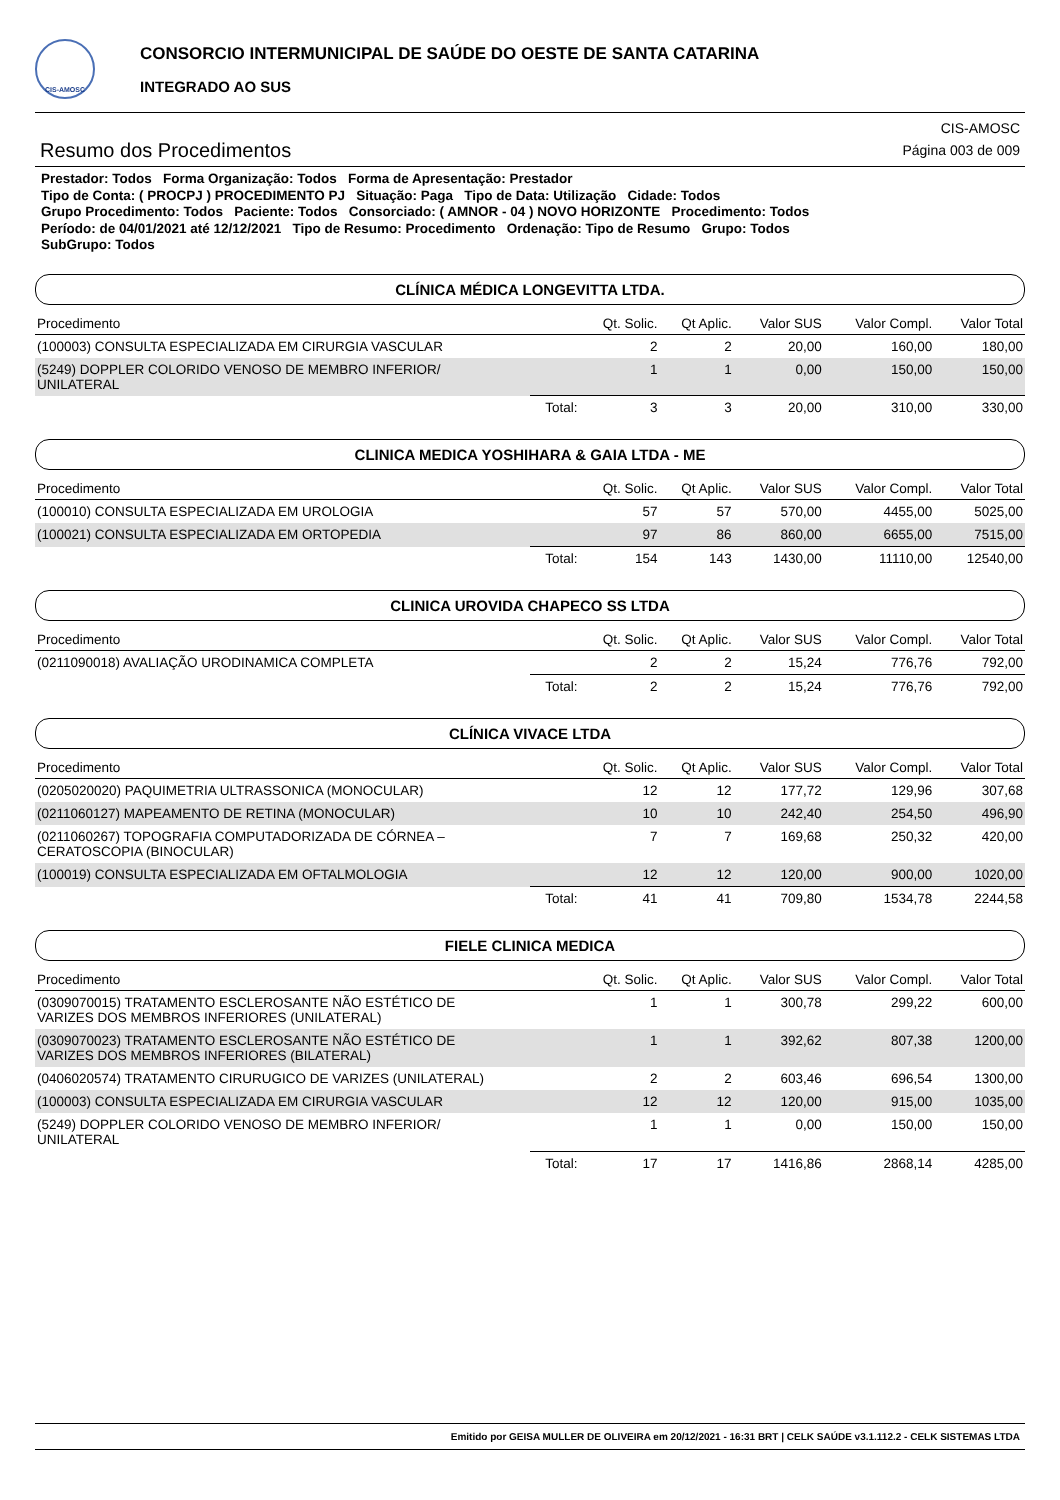CIS-AMOSC
CONSORCIO INTERMUNICIPAL DE SAÚDE DO OESTE DE SANTA CATARINA
INTEGRADO AO SUS
Resumo dos Procedimentos
CIS-AMOSC
Página 003 de 009
Prestador: Todos Forma Organização: Todos Forma de Apresentação: Prestador
Tipo de Conta: ( PROCPJ ) PROCEDIMENTO PJ Situação: Paga Tipo de Data: Utilização Cidade: Todos
Grupo Procedimento: Todos Paciente: Todos Consorciado: ( AMNOR - 04 ) NOVO HORIZONTE Procedimento: Todos
Período: de 04/01/2021 até 12/12/2021 Tipo de Resumo: Procedimento Ordenação: Tipo de Resumo Grupo: Todos
SubGrupo: Todos
CLÍNICA MÉDICA LONGEVITTA LTDA.
| Procedimento | | Qt. Solic. | Qt Aplic. | Valor SUS | Valor Compl. | Valor Total |
| --- | --- | --- | --- | --- | --- | --- |
| (100003) CONSULTA ESPECIALIZADA EM CIRURGIA VASCULAR | | 2 | 2 | 20,00 | 160,00 | 180,00 |
| (5249) DOPPLER COLORIDO VENOSO DE MEMBRO INFERIOR/ UNILATERAL | | 1 | 1 | 0,00 | 150,00 | 150,00 |
| | Total: | 3 | 3 | 20,00 | 310,00 | 330,00 |
CLINICA MEDICA YOSHIHARA & GAIA LTDA - ME
| Procedimento | | Qt. Solic. | Qt Aplic. | Valor SUS | Valor Compl. | Valor Total |
| --- | --- | --- | --- | --- | --- | --- |
| (100010) CONSULTA ESPECIALIZADA EM UROLOGIA | | 57 | 57 | 570,00 | 4455,00 | 5025,00 |
| (100021) CONSULTA ESPECIALIZADA EM ORTOPEDIA | | 97 | 86 | 860,00 | 6655,00 | 7515,00 |
| | Total: | 154 | 143 | 1430,00 | 11110,00 | 12540,00 |
CLINICA UROVIDA CHAPECO SS LTDA
| Procedimento | | Qt. Solic. | Qt Aplic. | Valor SUS | Valor Compl. | Valor Total |
| --- | --- | --- | --- | --- | --- | --- |
| (0211090018) AVALIAÇÃO URODINAMICA COMPLETA | | 2 | 2 | 15,24 | 776,76 | 792,00 |
| | Total: | 2 | 2 | 15,24 | 776,76 | 792,00 |
CLÍNICA VIVACE LTDA
| Procedimento | | Qt. Solic. | Qt Aplic. | Valor SUS | Valor Compl. | Valor Total |
| --- | --- | --- | --- | --- | --- | --- |
| (0205020020) PAQUIMETRIA ULTRASSONICA (MONOCULAR) | | 12 | 12 | 177,72 | 129,96 | 307,68 |
| (0211060127) MAPEAMENTO DE RETINA (MONOCULAR) | | 10 | 10 | 242,40 | 254,50 | 496,90 |
| (0211060267) TOPOGRAFIA COMPUTADORIZADA DE CÓRNEA – CERATOSCOPIA (BINOCULAR) | | 7 | 7 | 169,68 | 250,32 | 420,00 |
| (100019) CONSULTA ESPECIALIZADA EM OFTALMOLOGIA | | 12 | 12 | 120,00 | 900,00 | 1020,00 |
| | Total: | 41 | 41 | 709,80 | 1534,78 | 2244,58 |
FIELE CLINICA MEDICA
| Procedimento | | Qt. Solic. | Qt Aplic. | Valor SUS | Valor Compl. | Valor Total |
| --- | --- | --- | --- | --- | --- | --- |
| (0309070015) TRATAMENTO ESCLEROSANTE NÃO ESTÉTICO DE VARIZES DOS MEMBROS INFERIORES (UNILATERAL) | | 1 | 1 | 300,78 | 299,22 | 600,00 |
| (0309070023) TRATAMENTO ESCLEROSANTE NÃO ESTÉTICO DE VARIZES DOS MEMBROS INFERIORES (BILATERAL) | | 1 | 1 | 392,62 | 807,38 | 1200,00 |
| (0406020574) TRATAMENTO CIRURUGICO DE VARIZES (UNILATERAL) | | 2 | 2 | 603,46 | 696,54 | 1300,00 |
| (100003) CONSULTA ESPECIALIZADA EM CIRURGIA VASCULAR | | 12 | 12 | 120,00 | 915,00 | 1035,00 |
| (5249) DOPPLER COLORIDO VENOSO DE MEMBRO INFERIOR/ UNILATERAL | | 1 | 1 | 0,00 | 150,00 | 150,00 |
| | Total: | 17 | 17 | 1416,86 | 2868,14 | 4285,00 |
Emitido por GEISA MULLER DE OLIVEIRA em 20/12/2021 - 16:31 BRT | CELK SAÚDE v3.1.112.2 - CELK SISTEMAS LTDA